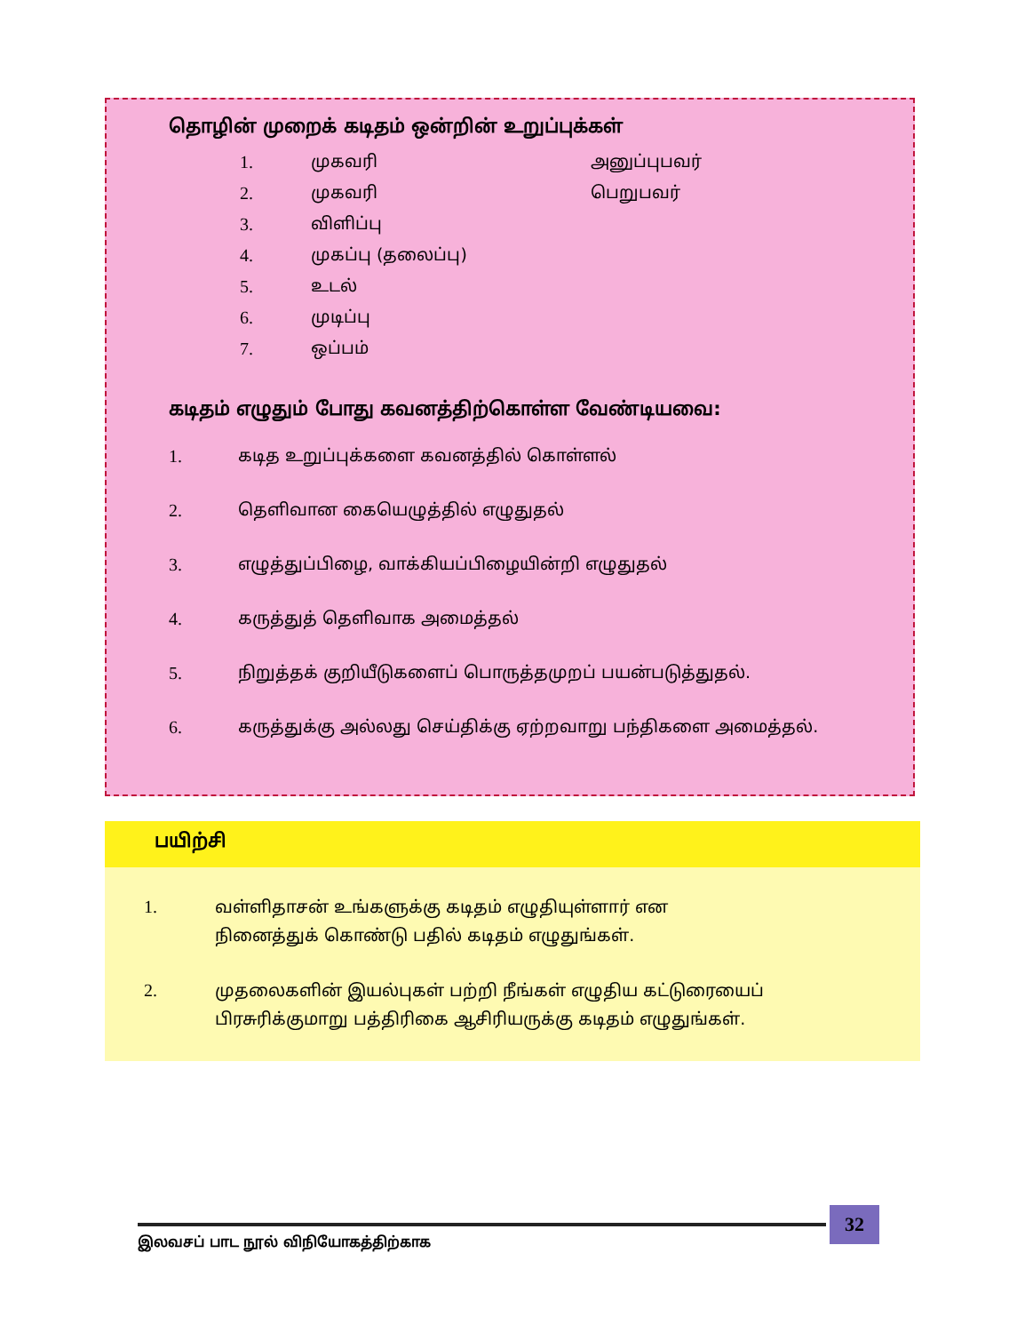தொழின் முறைக் கடிதம் ஒன்றின் உறுப்புக்கள்
1. முகவரி அனுப்புபவர்
2. முகவரி பெறுபவர்
3. விளிப்பு
4. முகப்பு (தலைப்பு)
5. உடல்
6. முடிப்பு
7. ஒப்பம்
கடிதம் எழுதும் போது கவனத்திற்கொள்ள வேண்டியவை:
1. கடித உறுப்புக்களை கவனத்தில் கொள்ளல்
2. தெளிவான கையெழுத்தில் எழுதுதல்
3. எழுத்துப்பிழை, வாக்கியப்பிழையின்றி எழுதுதல்
4. கருத்துத் தெளிவாக அமைத்தல்
5. நிறுத்தக் குறியீடுகளைப் பொருத்தமுறப் பயன்படுத்துதல்.
6. கருத்துக்கு அல்லது செய்திக்கு ஏற்றவாறு பந்திகளை அமைத்தல்.
பயிற்சி
1. வள்ளிதாசன் உங்களுக்கு கடிதம் எழுதியுள்ளார் என
நினைத்துக் கொண்டு பதில் கடிதம் எழுதுங்கள்.
2. முதலைகளின் இயல்புகள் பற்றி நீங்கள் எழுதிய கட்டுரையைப்
பிரசுரிக்குமாறு பத்திரிகை ஆசிரியருக்கு கடிதம் எழுதுங்கள்.
இலவசப் பாட நூல் விநியோகத்திற்காக
32